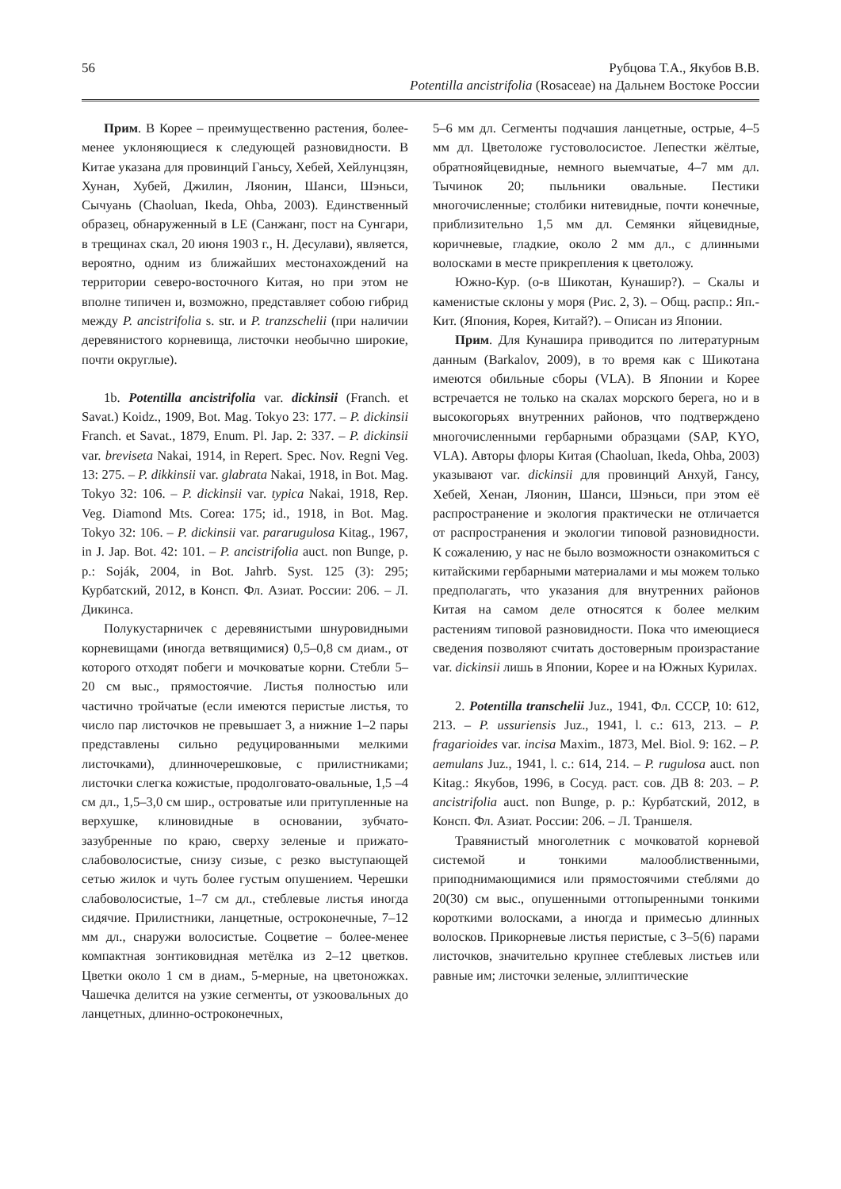56 Рубцова Т.А., Якубов В.В.
Potentilla ancistrifolia (Rosaceae) на Дальнем Востоке России
Прим. В Корее – преимущественно растения, более-менее уклоняющиеся к следующей разновидности. В Китае указана для провинций Ганьсу, Хебей, Хейлунцзян, Хунан, Хубей, Джилин, Ляонин, Шанси, Шэньси, Сычуань (Chaoluan, Ikeda, Ohba, 2003). Единственный образец, обнаруженный в LE (Санжанг, пост на Сунгари, в трещинах скал, 20 июня 1903 г., Н. Десулави), является, вероятно, одним из ближайших местонахождений на территории северо-восточного Китая, но при этом не вполне типичен и, возможно, представляет собою гибрид между P. ancistrifolia s. str. и P. tranzschelii (при наличии деревянистого корневища, листочки необычно широкие, почти округлые).
1b. Potentilla ancistrifolia var. dickinsii (Franch. et Savat.) Koidz., 1909, Bot. Mag. Tokyo 23: 177. – P. dickinsii Franch. et Savat., 1879, Enum. Pl. Jap. 2: 337. – P. dickinsii var. breviseta Nakai, 1914, in Repert. Spec. Nov. Regni Veg. 13: 275. – P. dikkinsii var. glabrata Nakai, 1918, in Bot. Mag. Tokyo 32: 106. – P. dickinsii var. typica Nakai, 1918, Rep. Veg. Diamond Mts. Corea: 175; id., 1918, in Bot. Mag. Tokyo 32: 106. – P. dickinsii var. pararugulosa Kitag., 1967, in J. Jap. Bot. 42: 101. – P. ancistrifolia auct. non Bunge, p. p.: Soják, 2004, in Bot. Jahrb. Syst. 125 (3): 295; Курбатский, 2012, в Консп. Фл. Азиат. России: 206. – Л. Дикинса.
Полукустарничек с деревянистыми шнуровидными корневищами (иногда ветвящимися) 0,5–0,8 см диам., от которого отходят побеги и мочковатые корни. Стебли 5–20 см выс., прямостоячие. Листья полностью или частично тройчатые (если имеются перистые листья, то число пар листочков не превышает 3, а нижние 1–2 пары представлены сильно редуцированными мелкими листочками), длинночерешковые, с прилистниками; листочки слегка кожистые, продолговато-овальные, 1,5 –4 см дл., 1,5–3,0 см шир., островатые или притупленные на верхушке, клиновидные в основании, зубчато-зазубренные по краю, сверху зеленые и прижато-слабоволосистые, снизу сизые, с резко выступающей сетью жилок и чуть более густым опушением. Черешки слабоволосистые, 1–7 см дл., стеблевые листья иногда сидячие. Прилистники, ланцетные, остроконечные, 7–12 мм дл., снаружи волосистые. Соцветие – более-менее компактная зонтиковидная метёлка из 2–12 цветков. Цветки около 1 см в диам., 5-мерные, на цветоножках. Чашечка делится на узкие сегменты, от узкоовальных до ланцетных, длинно-остроконечных,
5–6 мм дл. Сегменты подчашия ланцетные, острые, 4–5 мм дл. Цветоложе густоволосистое. Лепестки жёлтые, обратнояйцевидные, немного выемчатые, 4–7 мм дл. Тычинок 20; пыльники овальные. Пестики многочисленные; столбики нитевидные, почти конечные, приблизительно 1,5 мм дл. Семянки яйцевидные, коричневые, гладкие, около 2 мм дл., с длинными волосками в месте прикрепления к цветоложу.
Южно-Кур. (о-в Шикотан, Кунашир?). – Скалы и каменистые склоны у моря (Рис. 2, 3). – Общ. распр.: Яп.-Кит. (Япония, Корея, Китай?). – Описан из Японии.
Прим. Для Кунашира приводится по литературным данным (Barkalov, 2009), в то время как с Шикотана имеются обильные сборы (VLA). В Японии и Корее встречается не только на скалах морского берега, но и в высокогорьях внутренних районов, что подтверждено многочисленными гербарными образцами (SAP, KYO, VLA). Авторы флоры Китая (Chaoluan, Ikeda, Ohba, 2003) указывают var. dickinsii для провинций Анхуй, Гансу, Хебей, Хенан, Ляонин, Шанси, Шэньси, при этом её распространение и экология практически не отличается от распространения и экологии типовой разновидности. К сожалению, у нас не было возможности ознакомиться с китайскими гербарными материалами и мы можем только предполагать, что указания для внутренних районов Китая на самом деле относятся к более мелким растениям типовой разновидности. Пока что имеющиеся сведения позволяют считать достоверным произрастание var. dickinsii лишь в Японии, Корее и на Южных Курилах.
2. Potentilla transchelii Juz., 1941, Фл. СССР, 10: 612, 213. – P. ussuriensis Juz., 1941, l. c.: 613, 213. – P. fragarioides var. incisa Maxim., 1873, Mel. Biol. 9: 162. – P. aemulans Juz., 1941, l. c.: 614, 214. – P. rugulosa auct. non Kitag.: Якубов, 1996, в Сосуд. раст. сов. ДВ 8: 203. – P. ancistrifolia auct. non Bunge, p. p.: Курбатский, 2012, в Консп. Фл. Азиат. России: 206. – Л. Траншеля.
Травянистый многолетник с мочковатой корневой системой и тонкими малооблиственными, приподнимающимися или прямостоячими стеблями до 20(30) см выс., опушенными оттопыренными тонкими короткими волосками, а иногда и примесью длинных волосков. Прикорневые листья перистые, с 3–5(6) парами листочков, значительно крупнее стеблевых листьев или равные им; листочки зеленые, эллиптические